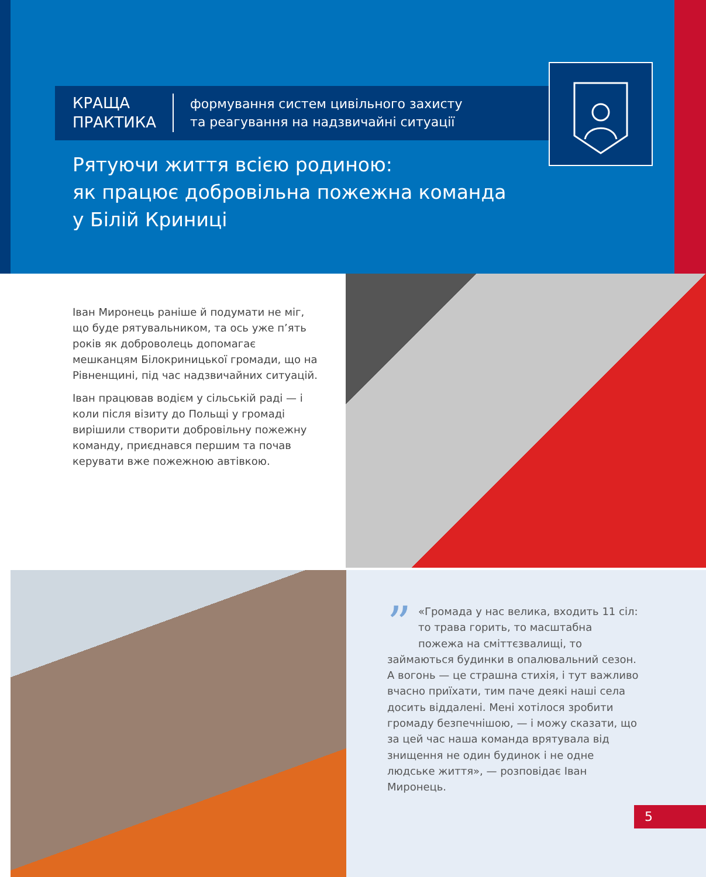КРАЩА
ПРАКТИКА
формування систем цивільного захисту
та реагування на надзвичайні ситуації
Рятуючи життя всією родиною:
як працює добровільна пожежна команда
у Білій Криниці
Іван Миронець раніше й подумати не міг, що буде рятувальником, та ось уже п’ять років як доброволець допомагає мешканцям Білокриницької громади, що на Рівненщині, під час надзвичайних ситуацій.
Іван працював водієм у сільській раді — і коли після візиту до Польщі у громаді вирішили створити добровільну пожежну команду, приєднався першим та почав керувати вже пожежною автівкою.
” «Громада у нас велика, входить 11 сіл: то трава горить, то масштабна пожежа на сміттєзвалищі, то займаються будинки в опалювальний сезон. А вогонь — це страшна стихія, і тут важливо вчасно приїхати, тим паче деякі наші села досить віддалені. Мені хотілося зробити громаду безпечнішою, — і можу сказати, що за цей час наша команда врятувала від знищення не один будинок і не одне людське життя», — розповідає Іван Миронець.
5